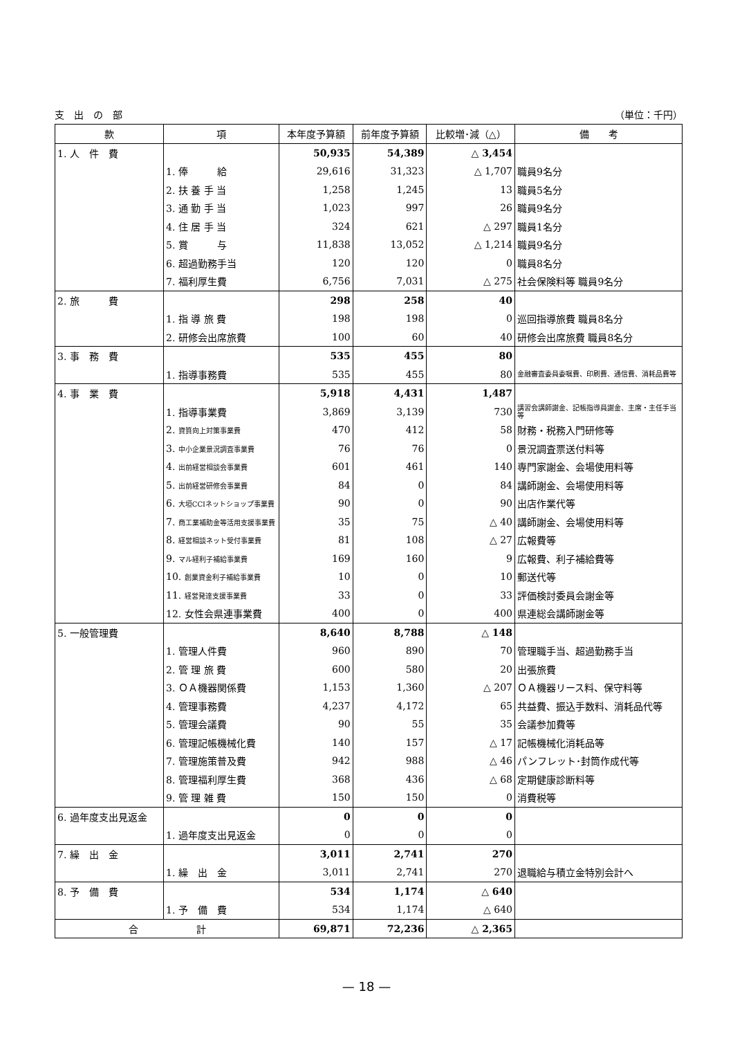支　出　の　部 （単位：千円）
| 款 | 項 | 本年度予算額 | 前年度予算額 | 比較増･減（△） | 備 考 |
| --- | --- | --- | --- | --- | --- |
| 1. 人 件 費 | | 50,935 | 54,389 | △ 3,454 | |
| | 1. 俸 給 | 29,616 | 31,323 | △ 1,707 | 職員9名分 |
| | 2. 扶 養 手 当 | 1,258 | 1,245 | 13 | 職員5名分 |
| | 3. 通 勤 手 当 | 1,023 | 997 | 26 | 職員9名分 |
| | 4. 住 居 手 当 | 324 | 621 | △ 297 | 職員1名分 |
| | 5. 賞 与 | 11,838 | 13,052 | △ 1,214 | 職員9名分 |
| | 6. 超過勤務手当 | 120 | 120 | 0 | 職員8名分 |
| | 7. 福利厚生費 | 6,756 | 7,031 | △ 275 | 社会保険料等 職員9名分 |
| 2. 旅 費 | | 298 | 258 | 40 | |
| | 1. 指 導 旅 費 | 198 | 198 | 0 | 巡回指導旅費 職員8名分 |
| | 2. 研修会出席旅費 | 100 | 60 | 40 | 研修会出席旅費 職員8名分 |
| 3. 事 務 費 | | 535 | 455 | 80 | |
| | 1. 指導事務費 | 535 | 455 | 80 | 金融審査委員委嘱費、印刷費、通信費、消耗品費等 |
| 4. 事 業 費 | | 5,918 | 4,431 | 1,487 | |
| | 1. 指導事業費 | 3,869 | 3,139 | 730 | 講習会講師謝金、記帳指導員謝金、主席・主任手当等 |
| | 2. 資質向上対策事業費 | 470 | 412 | 58 | 財務・税務入門研修等 |
| | 3. 中小企業景況調査事業費 | 76 | 76 | 0 | 景況調査票送付料等 |
| | 4. 出前経営相談会事業費 | 601 | 461 | 140 | 専門家謝金、会場使用料等 |
| | 5. 出前経営研修会事業費 | 84 | 0 | 84 | 講師謝金、会場使用料等 |
| | 6. 大垣CCIネットショップ事業費 | 90 | 0 | 90 | 出店作業代等 |
| | 7. 商工業補助金等活用支援事業費 | 35 | 75 | △ 40 | 講師謝金、会場使用料等 |
| | 8. 経営相談ネット受付事業費 | 81 | 108 | △ 27 | 広報費等 |
| | 9. マル経利子補給事業費 | 169 | 160 | 9 | 広報費、利子補給費等 |
| | 10. 創業資金利子補給事業費 | 10 | 0 | 10 | 郵送代等 |
| | 11. 経営発達支援事業費 | 33 | 0 | 33 | 評価検討委員会謝金等 |
| | 12. 女性会県連事業費 | 400 | 0 | 400 | 県連総会講師謝金等 |
| 5. 一般管理費 | | 8,640 | 8,788 | △ 148 | |
| | 1. 管理人件費 | 960 | 890 | 70 | 管理職手当、超過勤務手当 |
| | 2. 管 理 旅 費 | 600 | 580 | 20 | 出張旅費 |
| | 3. ＯＡ機器関係費 | 1,153 | 1,360 | △ 207 | ＯＡ機器リース料、保守料等 |
| | 4. 管理事務費 | 4,237 | 4,172 | 65 | 共益費、振込手数料、消耗品代等 |
| | 5. 管理会議費 | 90 | 55 | 35 | 会議参加費等 |
| | 6. 管理記帳機械化費 | 140 | 157 | △ 17 | 記帳機械化消耗品等 |
| | 7. 管理施策普及費 | 942 | 988 | △ 46 | パンフレット･封筒作成代等 |
| | 8. 管理福利厚生費 | 368 | 436 | △ 68 | 定期健康診断料等 |
| | 9. 管 理 雑 費 | 150 | 150 | 0 | 消費税等 |
| 6. 過年度支出見返金 | | 0 | 0 | 0 | |
| | 1. 過年度支出見返金 | 0 | 0 | 0 | |
| 7. 繰 出 金 | | 3,011 | 2,741 | 270 | |
| | 1. 繰 出 金 | 3,011 | 2,741 | 270 | 退職給与積立金特別会計へ |
| 8. 予 備 費 | | 534 | 1,174 | △ 640 | |
| | 1. 予 備 費 | 534 | 1,174 | △ 640 | |
| 合 計 | | 69,871 | 72,236 | △ 2,365 | |
— 18 —